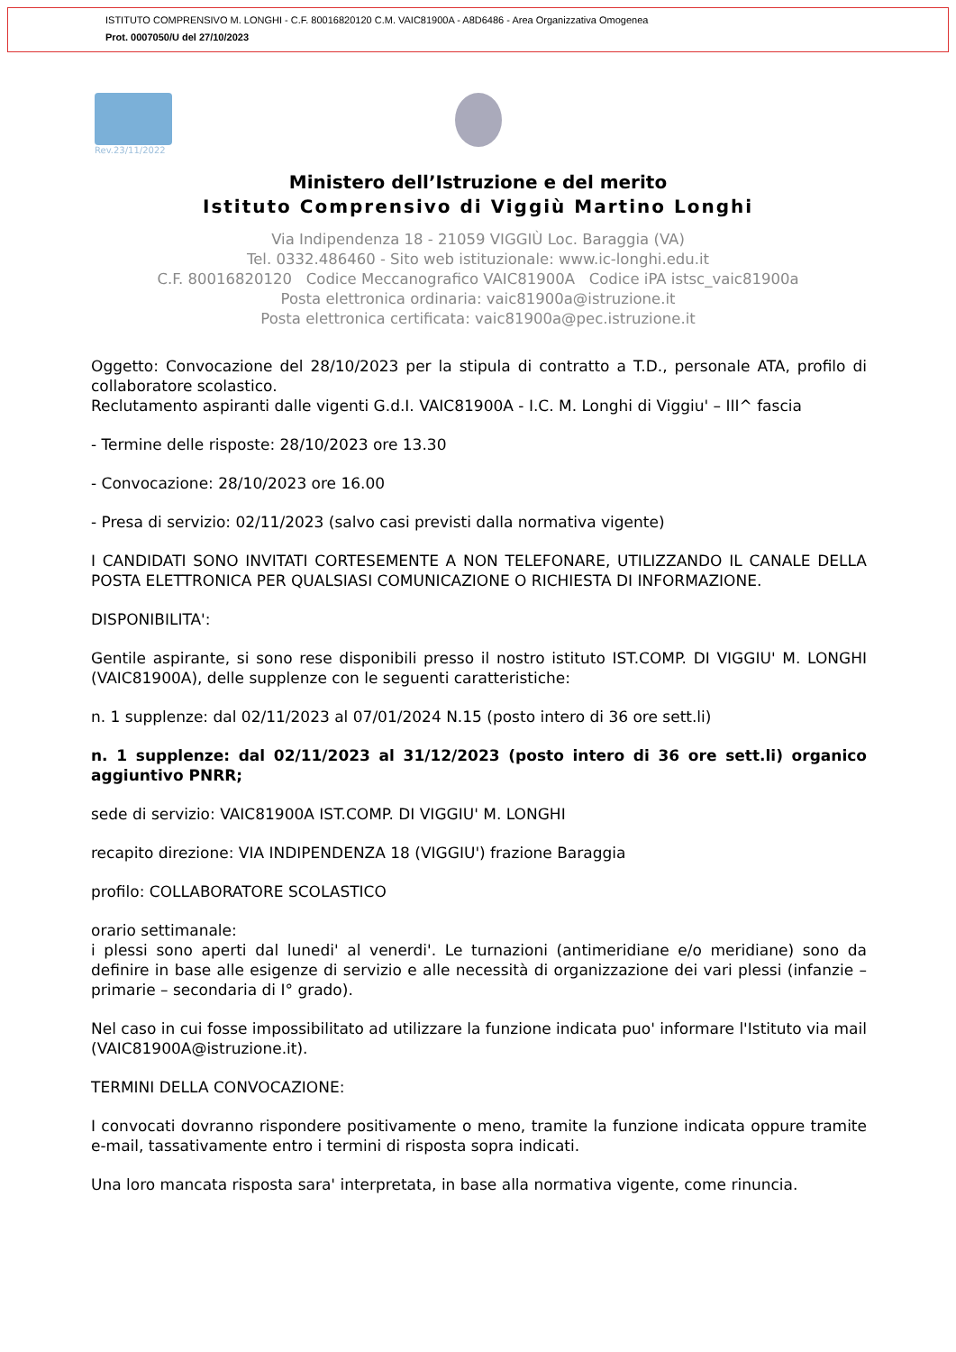ISTITUTO COMPRENSIVO M. LONGHI - C.F. 80016820120 C.M. VAIC81900A - A8D6486 - Area Organizzativa Omogenea
Prot. 0007050/U del 27/10/2023
Rev.23/11/2022
Ministero dell’Istruzione e del merito
Istituto Comprensivo di Viggiù Martino Longhi
Via Indipendenza 18 - 21059 VIGGIÙ Loc. Baraggia (VA)
Tel. 0332.486460 - Sito web istituzionale: www.ic-longhi.edu.it
C.F. 80016820120 Codice Meccanografico VAIC81900A Codice iPA istsc_vaic81900a
Posta elettronica ordinaria: vaic81900a@istruzione.it
Posta elettronica certificata: vaic81900a@pec.istruzione.it
Oggetto: Convocazione del 28/10/2023 per la stipula di contratto a T.D., personale ATA, profilo di collaboratore scolastico.
Reclutamento aspiranti dalle vigenti G.d.I. VAIC81900A - I.C. M. Longhi di Viggiu' – III^ fascia
- Termine delle risposte: 28/10/2023 ore 13.30
- Convocazione: 28/10/2023 ore 16.00
- Presa di servizio: 02/11/2023 (salvo casi previsti dalla normativa vigente)
I CANDIDATI SONO INVITATI CORTESEMENTE A NON TELEFONARE, UTILIZZANDO IL CANALE DELLA POSTA ELETTRONICA PER QUALSIASI COMUNICAZIONE O RICHIESTA DI INFORMAZIONE.
DISPONIBILITA':
Gentile aspirante, si sono rese disponibili presso il nostro istituto IST.COMP. DI VIGGIU' M. LONGHI (VAIC81900A), delle supplenze con le seguenti caratteristiche:
n. 1 supplenze: dal 02/11/2023 al 07/01/2024 N.15 (posto intero di 36 ore sett.li)
n. 1 supplenze: dal 02/11/2023 al 31/12/2023 (posto intero di 36 ore sett.li) organico aggiuntivo PNRR;
sede di servizio: VAIC81900A IST.COMP. DI VIGGIU' M. LONGHI
recapito direzione: VIA INDIPENDENZA 18 (VIGGIU') frazione Baraggia
profilo: COLLABORATORE SCOLASTICO
orario settimanale:
i plessi sono aperti dal lunedi' al venerdi'. Le turnazioni (antimeridiane e/o meridiane) sono da definire in base alle esigenze di servizio e alle necessità di organizzazione dei vari plessi (infanzie – primarie – secondaria di I° grado).
Nel caso in cui fosse impossibilitato ad utilizzare la funzione indicata puo' informare l'Istituto via mail (VAIC81900A@istruzione.it).
TERMINI DELLA CONVOCAZIONE:
I convocati dovranno rispondere positivamente o meno, tramite la funzione indicata oppure tramite e-mail, tassativamente entro i termini di risposta sopra indicati.
Una loro mancata risposta sara' interpretata, in base alla normativa vigente, come rinuncia.